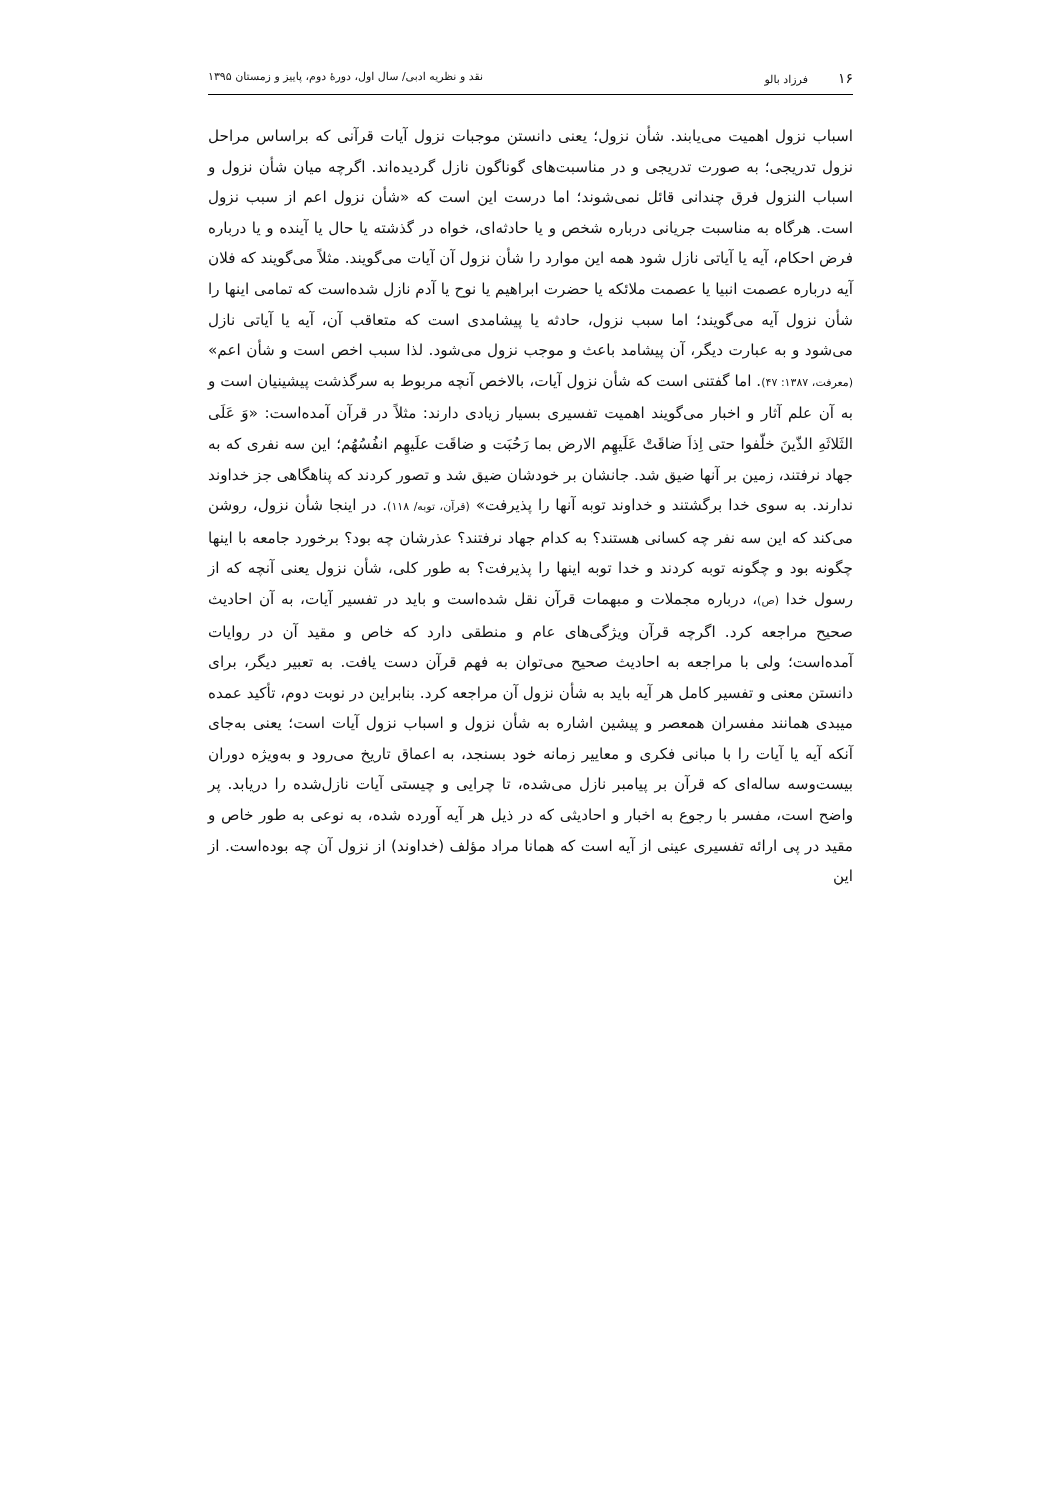۱۶فرزاد بالو نقد و نظریه ادبی/ سال اول، دورهٔ دوم، پاییز و زمستان ۱۳۹۵
اسباب نزول اهمیت می‌یابند. شأن نزول؛ یعنی دانستن موجبات نزول آیات قرآنی که براساس مراحل نزول تدریجی؛ به صورت تدریجی و در مناسبت‌های گوناگون نازل گردیده‌اند. اگرچه میان شأن نزول و اسباب النزول فرق چندانی قائل نمی‌شوند؛ اما درست این است که «شأن نزول اعم از سبب نزول است. هرگاه به مناسبت جریانی درباره شخص و یا حادثه‌ای، خواه در گذشته یا حال یا آینده و یا درباره فرض احکام، آیه یا آیاتی نازل شود همه این موارد را شأن نزول آن آیات می‌گویند. مثلاً می‌گویند که فلان آیه درباره عصمت انبیا یا عصمت ملائکه یا حضرت ابراهیم یا نوح یا آدم نازل شده‌است که تمامی اینها را شأن نزول آیه می‌گویند؛ اما سبب نزول، حادثه یا پیشامدی است که متعاقب آن، آیه یا آیاتی نازل می‌شود و به عبارت دیگر، آن پیشامد باعث و موجب نزول می‌شود. لذا سبب اخص است و شأن اعم» (معرفت، ۱۳۸۷: ۴۷). اما گفتنی است که شأن نزول آیات، بالاخص آنچه مربوط به سرگذشت پیشینیان است و به آن علم آثار و اخبار می‌گویند اهمیت تفسیری بسیار زیادی دارند: مثلاً در قرآن آمده‌است: «وَ عَلَی الثَلاثَهِ الذّینَ خلّفوا حتی اِذاَ ضاقَتْ عَلَیهِم الارض بما رَحُبَت و ضاقَت علَیهِم انفُسُهُم؛ این سه نفری که به جهاد نرفتند، زمین بر آنها ضیق شد. جانشان بر خودشان ضیق شد و تصور کردند که پناهگاهی جز خداوند ندارند. به سوی خدا برگشتند و خداوند توبه آنها را پذیرفت» (قرآن، توبه/ ۱۱۸). در اینجا شأن نزول، روشن می‌کند که این سه نفر چه کسانی هستند؟ به کدام جهاد نرفتند؟ عذرشان چه بود؟ برخورد جامعه با اینها چگونه بود و چگونه توبه کردند و خدا توبه اینها را پذیرفت؟ به طور کلی، شأن نزول یعنی آنچه که از رسول خدا (ص)، درباره مجملات و مبهمات قرآن نقل شده‌است و باید در تفسیر آیات، به آن احادیث صحیح مراجعه کرد. اگرچه قرآن ویژگی‌های عام و منطقی دارد که خاص و مقید آن در روایات آمده‌است؛ ولی با مراجعه به احادیث صحیح می‌توان به فهم قرآن دست یافت. به تعبیر دیگر، برای دانستن معنی و تفسیر کامل هر آیه باید به شأن نزول آن مراجعه کرد. بنابراین در نوبت دوم، تأکید عمده میبدی همانند مفسران همعصر و پیشین اشاره به شأن نزول و اسباب نزول آیات است؛ یعنی به‌جای آنکه آیه یا آیات را با مبانی فکری و معاییر زمانه خود بسنجد، به اعماق تاریخ می‌رود و به‌ویژه دوران بیست‌وسه ساله‌ای که قرآن بر پیامبر نازل می‌شده، تا چرایی و چیستی آیات نازل‌شده را دریابد. پر واضح است، مفسر با رجوع به اخبار و احادیثی که در ذیل هر آیه آورده شده، به نوعی به طور خاص و مقید در پی ارائه تفسیری عینی از آیه است که همانا مراد مؤلف (خداوند) از نزول آن چه بوده‌است. از این